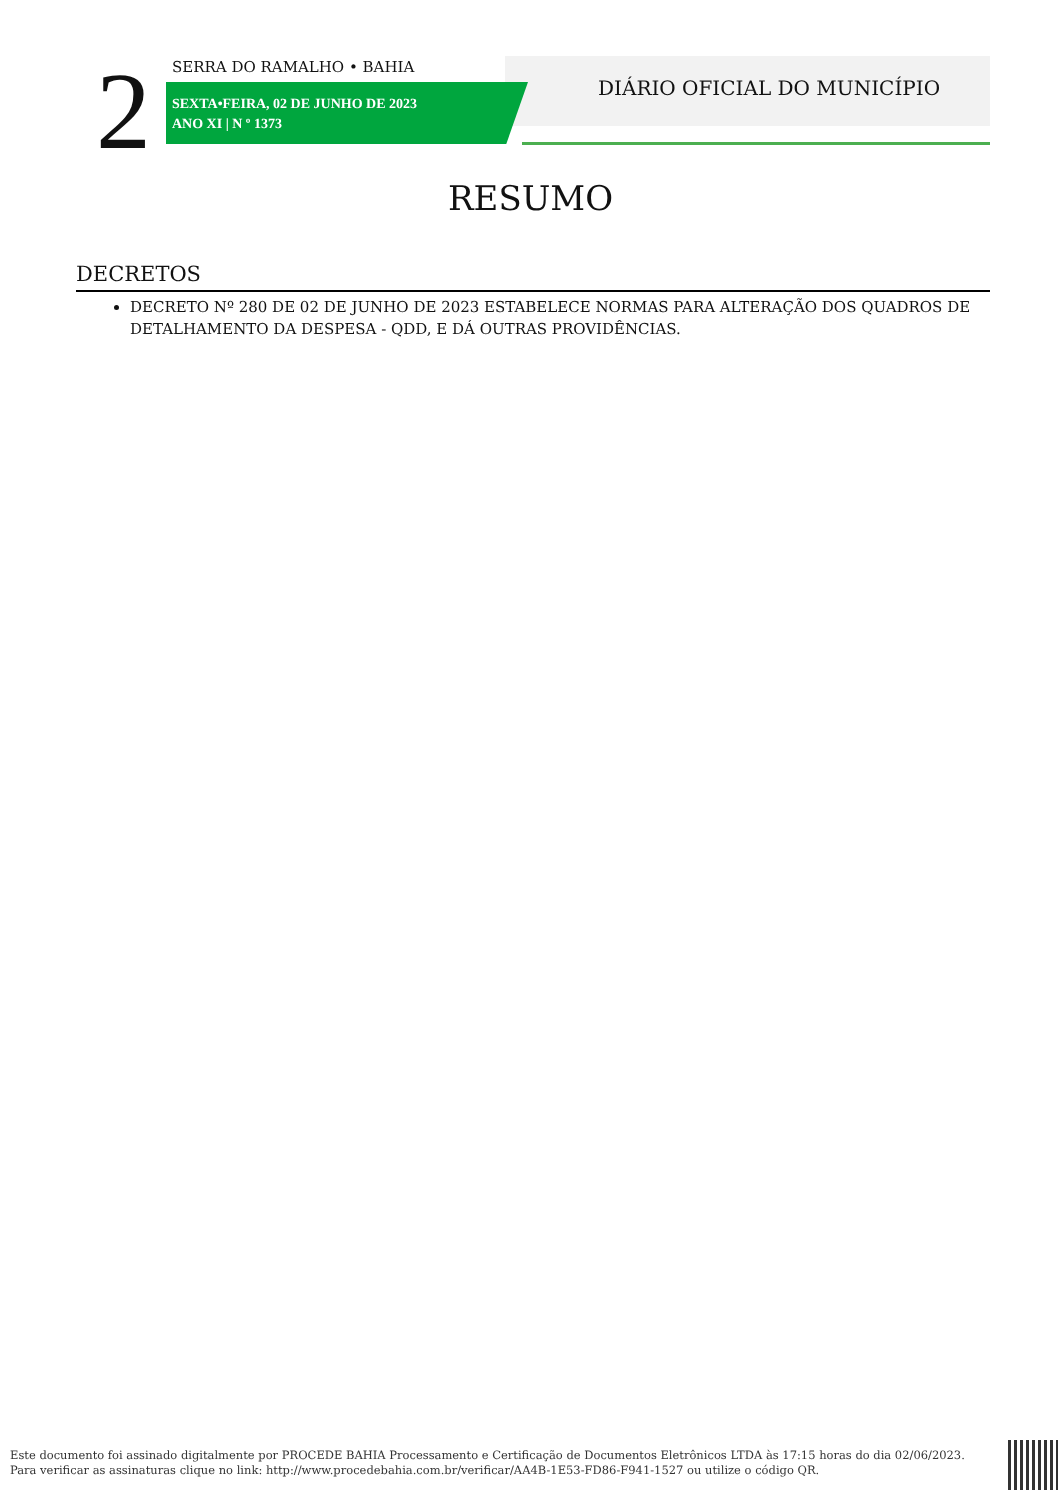2 SERRA DO RAMALHO • BAHIA
SEXTA•FEIRA, 02 DE JUNHO DE 2023
ANO XI | N º 1373
DIÁRIO OFICIAL DO MUNICÍPIO
RESUMO
DECRETOS
DECRETO Nº 280 DE 02 DE JUNHO DE 2023 ESTABELECE NORMAS PARA ALTERAÇÃO DOS QUADROS DE DETALHAMENTO DA DESPESA - QDD, E DÁ OUTRAS PROVIDÊNCIAS.
Este documento foi assinado digitalmente por PROCEDE BAHIA Processamento e Certificação de Documentos Eletrônicos LTDA às 17:15 horas do dia 02/06/2023.
Para verificar as assinaturas clique no link: http://www.procedebahia.com.br/verificar/AA4B-1E53-FD86-F941-1527 ou utilize o código QR.